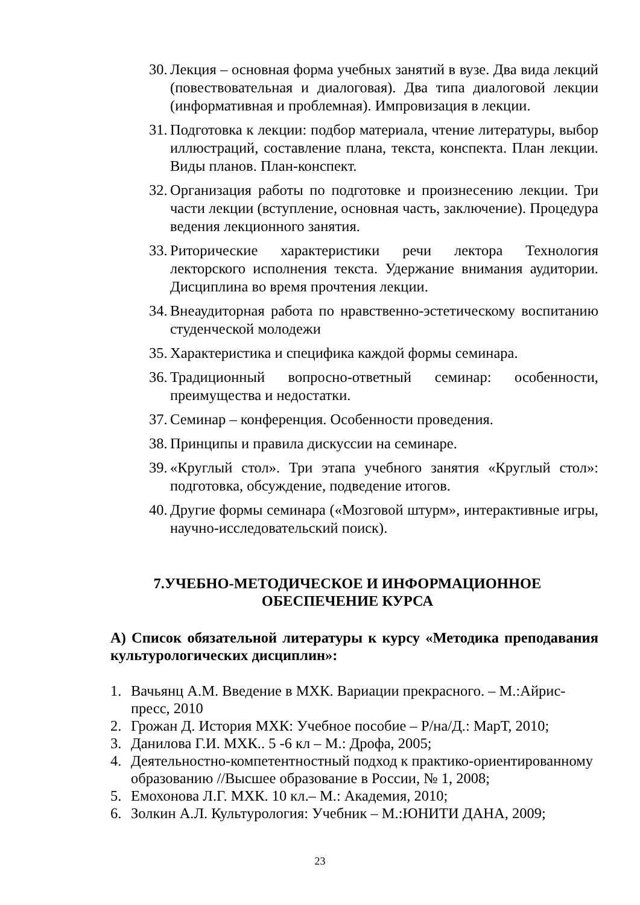30. Лекция – основная форма учебных занятий в вузе. Два вида лекций (повествовательная и диалоговая). Два типа диалоговой лекции (информативная и проблемная). Импровизация в лекции.
31. Подготовка к лекции: подбор материала, чтение литературы, выбор иллюстраций, составление плана, текста, конспекта. План лекции. Виды планов. План-конспект.
32. Организация работы по подготовке и произнесению лекции. Три части лекции (вступление, основная часть, заключение). Процедура ведения лекционного занятия.
33. Риторические характеристики речи лектора Технология лекторского исполнения текста. Удержание внимания аудитории. Дисциплина во время прочтения лекции.
34. Внеаудиторная работа по нравственно-эстетическому воспитанию студенческой молодежи
35. Характеристика и специфика каждой формы семинара.
36. Традиционный вопросно-ответный семинар: особенности, преимущества и недостатки.
37. Семинар – конференция. Особенности проведения.
38. Принципы и правила дискуссии на семинаре.
39. «Круглый стол». Три этапа учебного занятия «Круглый стол»: подготовка, обсуждение, подведение итогов.
40. Другие формы семинара («Мозговой штурм», интерактивные игры, научно-исследовательский поиск).
7.УЧЕБНО-МЕТОДИЧЕСКОЕ И ИНФОРМАЦИОННОЕ ОБЕСПЕЧЕНИЕ КУРСА
А) Список обязательной литературы к курсу «Методика преподавания культурологических дисциплин»:
1. Вачьянц А.М. Введение в МХК. Вариации прекрасного. – М.:Айрис-пресс, 2010
2. Грожан Д. История МХК: Учебное пособие – Р/на/Д.: МарТ, 2010;
3. Данилова Г.И. МХК.. 5 -6 кл – М.: Дрофа, 2005;
4. Деятельностно-компетентностный подход к практико-ориентированному образованию //Высшее образование в России, № 1, 2008;
5. Емохонова Л.Г. МХК. 10 кл.– М.: Академия, 2010;
6. Золкин А.Л. Культурология: Учебник – М.:ЮНИТИ ДАНА, 2009;
23